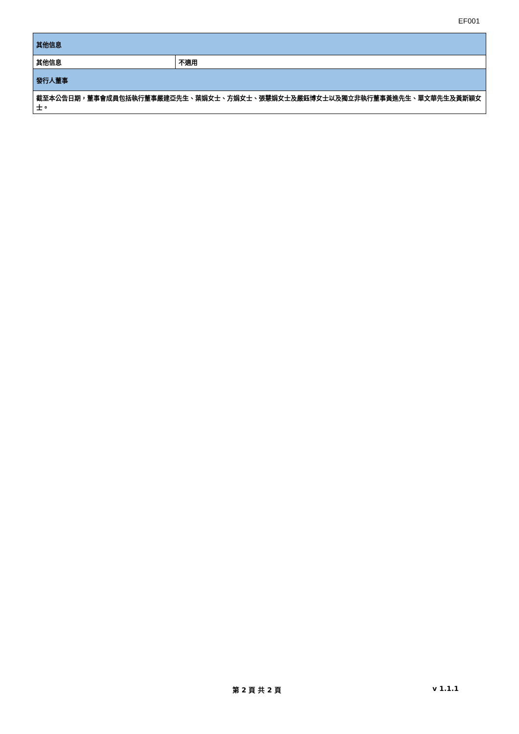EF001
| 其他信息 | |
| 其他信息 | 不適用 |
| 發行人董事 | |
| 截至本公告日期，董事會成員包括執行董事嚴建亞先生、葉娟女士、方娟女士、張慧娟女士及嚴鈺博女士以及獨立非執行董事黃進先生、單文華先生及黃斯穎女士。 | |
第 2 頁 共 2 頁 v 1.1.1